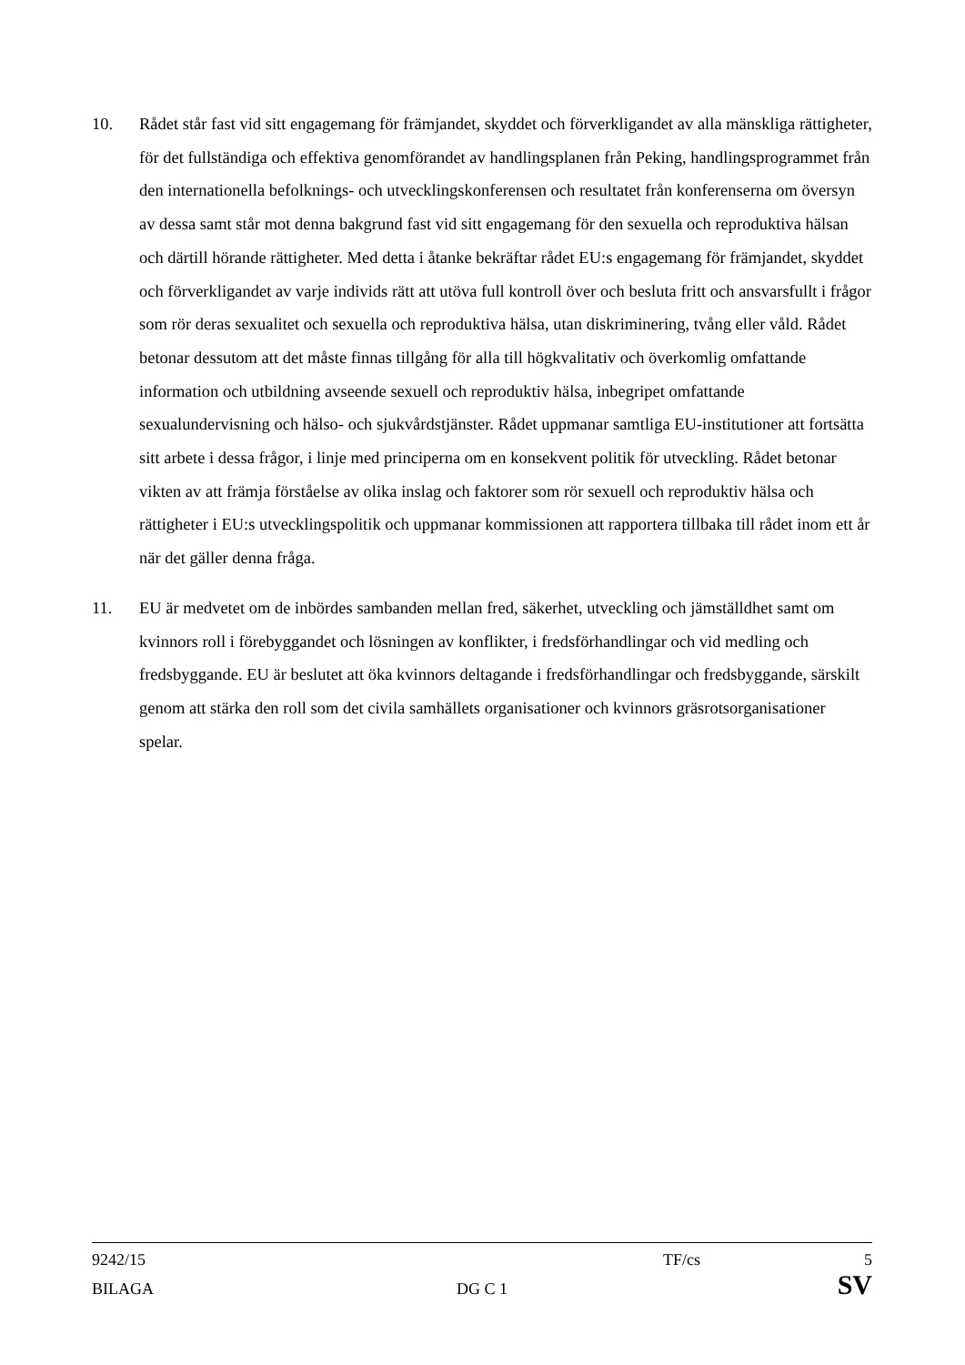10. Rådet står fast vid sitt engagemang för främjandet, skyddet och förverkligandet av alla mänskliga rättigheter, för det fullständiga och effektiva genomförandet av handlingsplanen från Peking, handlingsprogrammet från den internationella befolknings- och utvecklingskonferensen och resultatet från konferenserna om översyn av dessa samt står mot denna bakgrund fast vid sitt engagemang för den sexuella och reproduktiva hälsan och därtill hörande rättigheter. Med detta i åtanke bekräftar rådet EU:s engagemang för främjandet, skyddet och förverkligandet av varje individs rätt att utöva full kontroll över och besluta fritt och ansvarsfullt i frågor som rör deras sexualitet och sexuella och reproduktiva hälsa, utan diskriminering, tvång eller våld. Rådet betonar dessutom att det måste finnas tillgång för alla till högkvalitativ och överkomlig omfattande information och utbildning avseende sexuell och reproduktiv hälsa, inbegripet omfattande sexualundervisning och hälso- och sjukvårdstjänster. Rådet uppmanar samtliga EU-institutioner att fortsätta sitt arbete i dessa frågor, i linje med principerna om en konsekvent politik för utveckling. Rådet betonar vikten av att främja förståelse av olika inslag och faktorer som rör sexuell och reproduktiv hälsa och rättigheter i EU:s utvecklingspolitik och uppmanar kommissionen att rapportera tillbaka till rådet inom ett år när det gäller denna fråga.
11. EU är medvetet om de inbördes sambanden mellan fred, säkerhet, utveckling och jämställdhet samt om kvinnors roll i förebyggandet och lösningen av konflikter, i fredsförhandlingar och vid medling och fredsbyggande. EU är beslutet att öka kvinnors deltagande i fredsförhandlingar och fredsbyggande, särskilt genom att stärka den roll som det civila samhällets organisationer och kvinnors gräsrotsorganisationer spelar.
9242/15 TF/cs 5
BILAGA DG C 1 SV